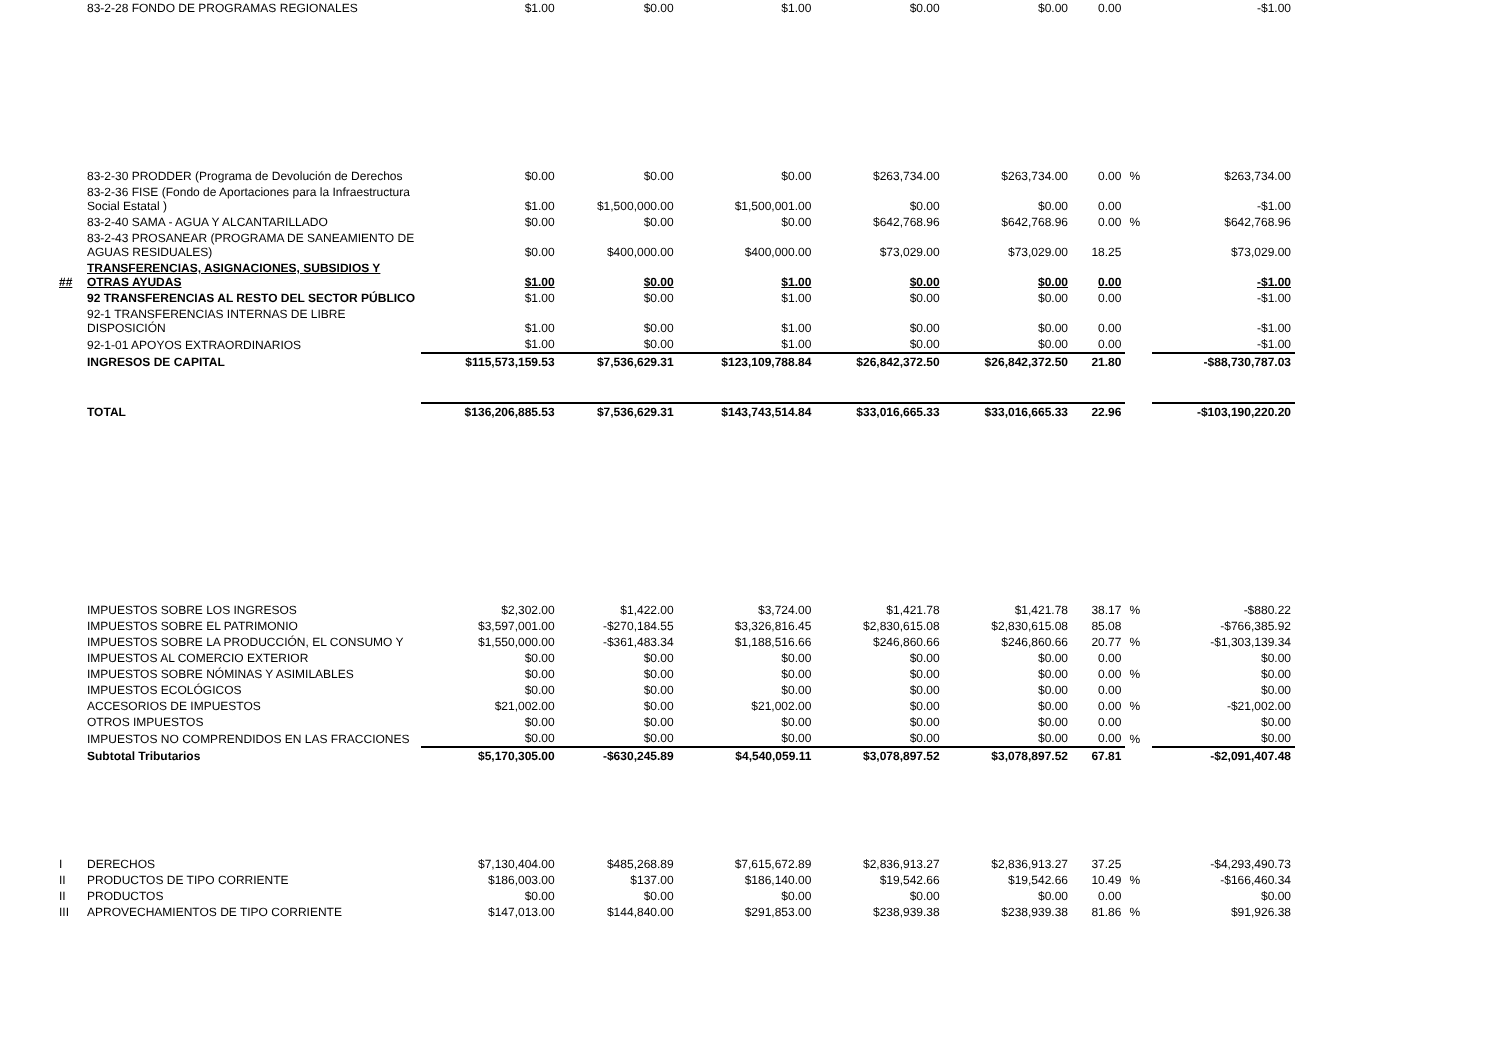| | 83-2-28 FONDO DE PROGRAMAS REGIONALES | $1.00 | $0.00 | $1.00 | $0.00 | $0.00 | 0.00 | | -$1.00 |
| | 83-2-30 PRODDER (Programa de Devolución de Derechos | $0.00 | $0.00 | $0.00 | $263,734.00 | $263,734.00 | 0.00 | % | $263,734.00 |
| | 83-2-36 FISE (Fondo de Aportaciones para la Infraestructura Social Estatal ) | $1.00 | $1,500,000.00 | $1,500,001.00 | $0.00 | $0.00 | 0.00 | | -$1.00 |
| | 83-2-40 SAMA - AGUA Y ALCANTARILLADO | $0.00 | $0.00 | $0.00 | $642,768.96 | $642,768.96 | 0.00 | % | $642,768.96 |
| | 83-2-43 PROSANEAR (PROGRAMA DE SANEAMIENTO DE AGUAS RESIDUALES) | $0.00 | $400,000.00 | $400,000.00 | $73,029.00 | $73,029.00 | 18.25 | | $73,029.00 |
| ## | TRANSFERENCIAS, ASIGNACIONES, SUBSIDIOS Y OTRAS AYUDAS | $1.00 | $0.00 | $1.00 | $0.00 | $0.00 | 0.00 | | -$1.00 |
| | 92 TRANSFERENCIAS AL RESTO DEL SECTOR PÚBLICO | $1.00 | $0.00 | $1.00 | $0.00 | $0.00 | 0.00 | | -$1.00 |
| | 92-1 TRANSFERENCIAS INTERNAS DE LIBRE DISPOSICIÓN | $1.00 | $0.00 | $1.00 | $0.00 | $0.00 | 0.00 | | -$1.00 |
| | 92-1-01 APOYOS EXTRAORDINARIOS | $1.00 | $0.00 | $1.00 | $0.00 | $0.00 | 0.00 | | -$1.00 |
| | INGRESOS DE CAPITAL | $115,573,159.53 | $7,536,629.31 | $123,109,788.84 | $26,842,372.50 | $26,842,372.50 | 21.80 | | -$88,730,787.03 |
| | TOTAL | $136,206,885.53 | $7,536,629.31 | $143,743,514.84 | $33,016,665.33 | $33,016,665.33 | 22.96 | | -$103,190,220.20 |
| | IMPUESTOS SOBRE LOS INGRESOS | $2,302.00 | $1,422.00 | $3,724.00 | $1,421.78 | $1,421.78 | 38.17 | % | -$880.22 |
| | IMPUESTOS SOBRE EL PATRIMONIO | $3,597,001.00 | -$270,184.55 | $3,326,816.45 | $2,830,615.08 | $2,830,615.08 | 85.08 | | -$766,385.92 |
| | IMPUESTOS SOBRE LA PRODUCCIÓN, EL CONSUMO Y | $1,550,000.00 | -$361,483.34 | $1,188,516.66 | $246,860.66 | $246,860.66 | 20.77 | % | -$1,303,139.34 |
| | IMPUESTOS AL COMERCIO EXTERIOR | $0.00 | $0.00 | $0.00 | $0.00 | $0.00 | 0.00 | | $0.00 |
| | IMPUESTOS SOBRE NÓMINAS Y ASIMILABLES | $0.00 | $0.00 | $0.00 | $0.00 | $0.00 | 0.00 | % | $0.00 |
| | IMPUESTOS ECOLÓGICOS | $0.00 | $0.00 | $0.00 | $0.00 | $0.00 | 0.00 | | $0.00 |
| | ACCESORIOS DE IMPUESTOS | $21,002.00 | $0.00 | $21,002.00 | $0.00 | $0.00 | 0.00 | % | -$21,002.00 |
| | OTROS IMPUESTOS | $0.00 | $0.00 | $0.00 | $0.00 | $0.00 | 0.00 | | $0.00 |
| | IMPUESTOS NO COMPRENDIDOS EN LAS FRACCIONES | $0.00 | $0.00 | $0.00 | $0.00 | $0.00 | 0.00 | % | $0.00 |
| | Subtotal Tributarios | $5,170,305.00 | -$630,245.89 | $4,540,059.11 | $3,078,897.52 | $3,078,897.52 | 67.81 | | -$2,091,407.48 |
| I | DERECHOS | $7,130,404.00 | $485,268.89 | $7,615,672.89 | $2,836,913.27 | $2,836,913.27 | 37.25 | | -$4,293,490.73 |
| II | PRODUCTOS DE TIPO CORRIENTE | $186,003.00 | $137.00 | $186,140.00 | $19,542.66 | $19,542.66 | 10.49 | % | -$166,460.34 |
| II | PRODUCTOS | $0.00 | $0.00 | $0.00 | $0.00 | $0.00 | 0.00 | | $0.00 |
| III | APROVECHAMIENTOS DE TIPO CORRIENTE | $147,013.00 | $144,840.00 | $291,853.00 | $238,939.38 | $238,939.38 | 81.86 | % | $91,926.38 |